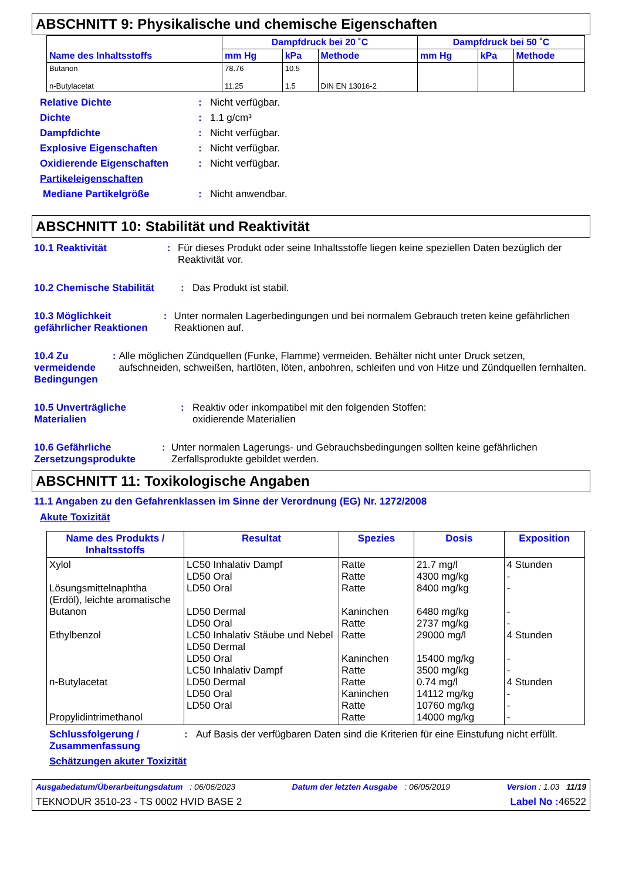ABSCHNITT 9: Physikalische und chemische Eigenschaften
| Name des Inhaltsstoffs | Dampfdruck bei 20 ˚C | | | Dampfdruck bei 50 ˚C | | |
| --- | --- | --- | --- | --- | --- | --- |
| | mm Hg | kPa | Methode | mm Hg | kPa | Methode |
| Butanon n-Butylacetat | 78.76 11.25 | 10.5 1.5 | DIN EN 13016-2 | | | |
Relative Dichte: Nicht verfügbar.
Dichte: 1.1 g/cm³
Dampfdichte: Nicht verfügbar.
Explosive Eigenschaften: Nicht verfügbar.
Oxidierende Eigenschaften: Nicht verfügbar.
Partikeleigenschaften
Mediane Partikelgröße: Nicht anwendbar.
ABSCHNITT 10: Stabilität und Reaktivität
10.1 Reaktivität: Für dieses Produkt oder seine Inhaltsstoffe liegen keine speziellen Daten bezüglich der Reaktivität vor.
10.2 Chemische Stabilität: Das Produkt ist stabil.
10.3 Möglichkeit gefährlicher Reaktionen: Unter normalen Lagerbedingungen und bei normalem Gebrauch treten keine gefährlichen Reaktionen auf.
10.4 Zu vermeidende Bedingungen: Alle möglichen Zündquellen (Funke, Flamme) vermeiden. Behälter nicht unter Druck setzen, aufschneiden, schweißen, hartlöten, löten, anbohren, schleifen und von Hitze und Zündquellen fernhalten.
10.5 Unverträgliche Materialien: Reaktiv oder inkompatibel mit den folgenden Stoffen:
oxidierende Materialien
10.6 Gefährliche Zersetzungsprodukte: Unter normalen Lagerungs- und Gebrauchsbedingungen sollten keine gefährlichen Zerfallsprodukte gebildet werden.
ABSCHNITT 11: Toxikologische Angaben
11.1 Angaben zu den Gefahrenklassen im Sinne der Verordnung (EG) Nr. 1272/2008
Akute Toxizität
| Name des Produkts / Inhaltsstoffs | Resultat | Spezies | Dosis | Exposition |
| --- | --- | --- | --- | --- |
| Xylol Lösungsmittelnaphtha (Erdöl), leichte aromatische Butanon Ethylbenzol n-Butylacetat Propylidintrimethanol | LC50 Inhalativ Dampf LD50 Oral LD50 Oral LD50 Dermal LD50 Oral LC50 Inhalativ Stäube und Nebel LD50 Dermal LD50 Oral LC50 Inhalativ Dampf LD50 Dermal LD50 Oral LD50 Oral | Ratte Ratte Ratte Kaninchen Ratte Ratte Kaninchen Ratte Ratte Kaninchen Ratte Ratte | 21.7 mg/l 4300 mg/kg 8400 mg/kg 6480 mg/kg 2737 mg/kg 29000 mg/l 15400 mg/kg 3500 mg/kg 0.74 mg/l 14112 mg/kg 10760 mg/kg 14000 mg/kg | 4 Stunden - - - - 4 Stunden - - 4 Stunden - - - |
Schlussfolgerung / Zusammenfassung: Auf Basis der verfügbaren Daten sind die Kriterien für eine Einstufung nicht erfüllt.
Schätzungen akuter Toxizität
Ausgabedatum/Überarbeitungsdatum : 06/06/2023 Datum der letzten Ausgabe : 06/05/2019 Version : 1.03 11/19
TEKNODUR 3510-23 - TS 0002 HVID BASE 2 Label No : 46522